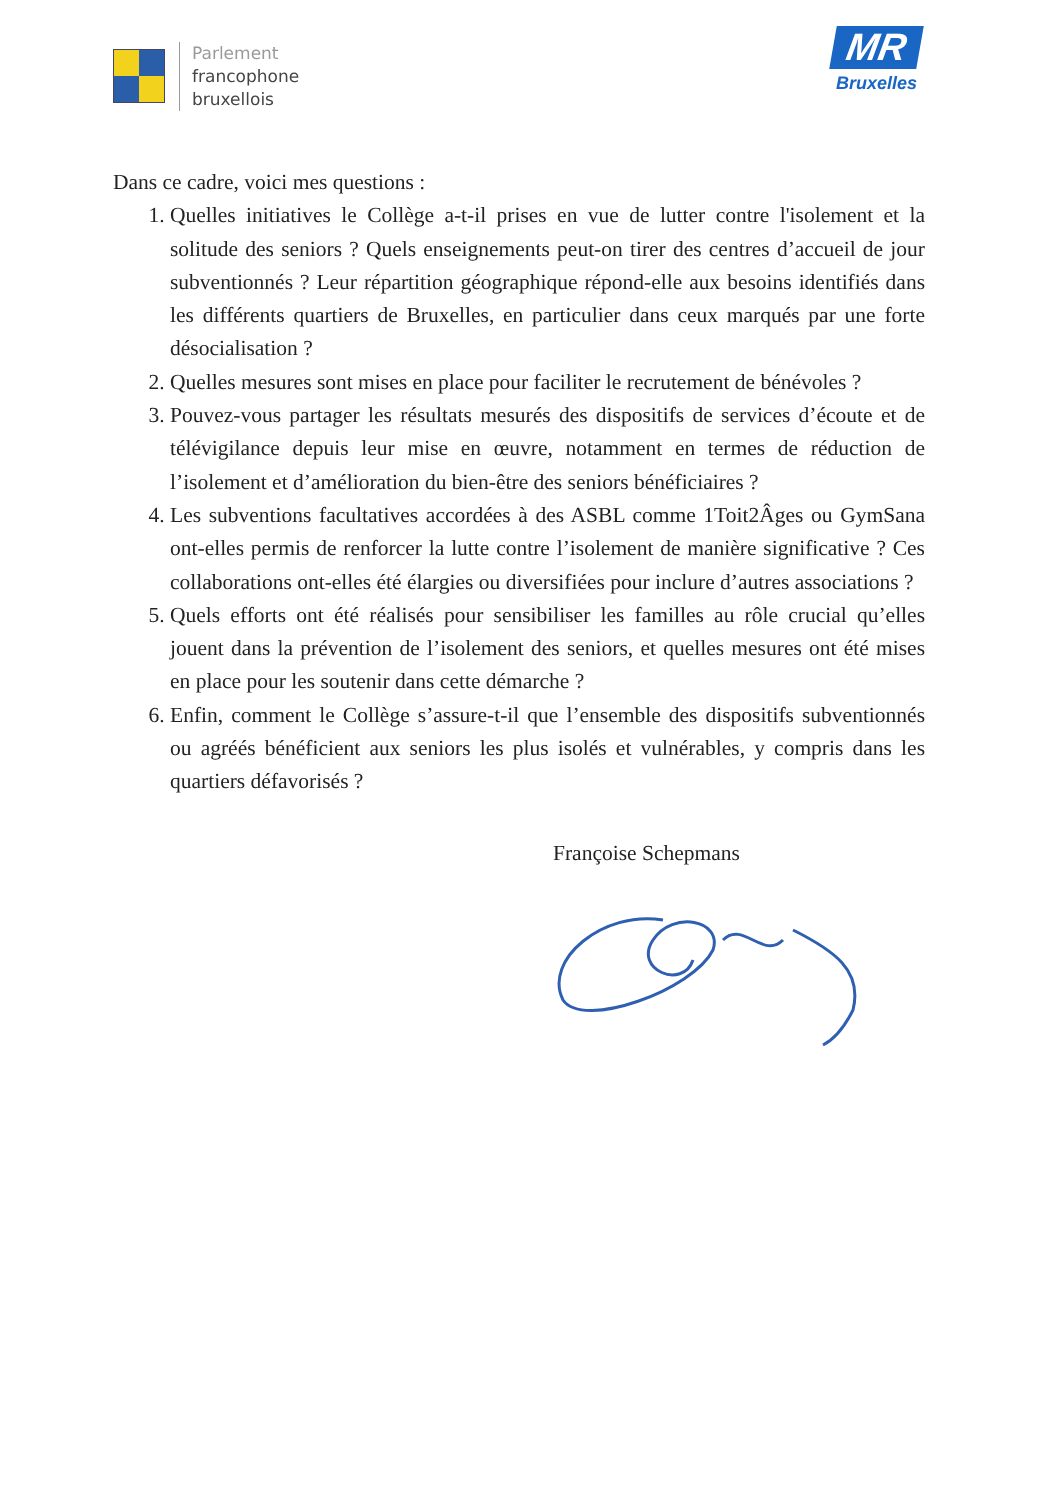Parlement
francophone
bruxellois
MR
Bruxelles
Dans ce cadre, voici mes questions :
1. Quelles initiatives le Collège a-t-il prises en vue de lutter contre l'isolement et la solitude des seniors ? Quels enseignements peut-on tirer des centres d’accueil de jour subventionnés ? Leur répartition géographique répond-elle aux besoins identifiés dans les différents quartiers de Bruxelles, en particulier dans ceux marqués par une forte désocialisation ?
2. Quelles mesures sont mises en place pour faciliter le recrutement de bénévoles ?
3. Pouvez-vous partager les résultats mesurés des dispositifs de services d’écoute et de télévigilance depuis leur mise en œuvre, notamment en termes de réduction de l’isolement et d’amélioration du bien-être des seniors bénéficiaires ?
4. Les subventions facultatives accordées à des ASBL comme 1Toit2Âges ou GymSana ont-elles permis de renforcer la lutte contre l’isolement de manière significative ? Ces collaborations ont-elles été élargies ou diversifiées pour inclure d’autres associations ?
5. Quels efforts ont été réalisés pour sensibiliser les familles au rôle crucial qu’elles jouent dans la prévention de l’isolement des seniors, et quelles mesures ont été mises en place pour les soutenir dans cette démarche ?
6. Enfin, comment le Collège s’assure-t-il que l’ensemble des dispositifs subventionnés ou agréés bénéficient aux seniors les plus isolés et vulnérables, y compris dans les quartiers défavorisés ?
Françoise Schepmans